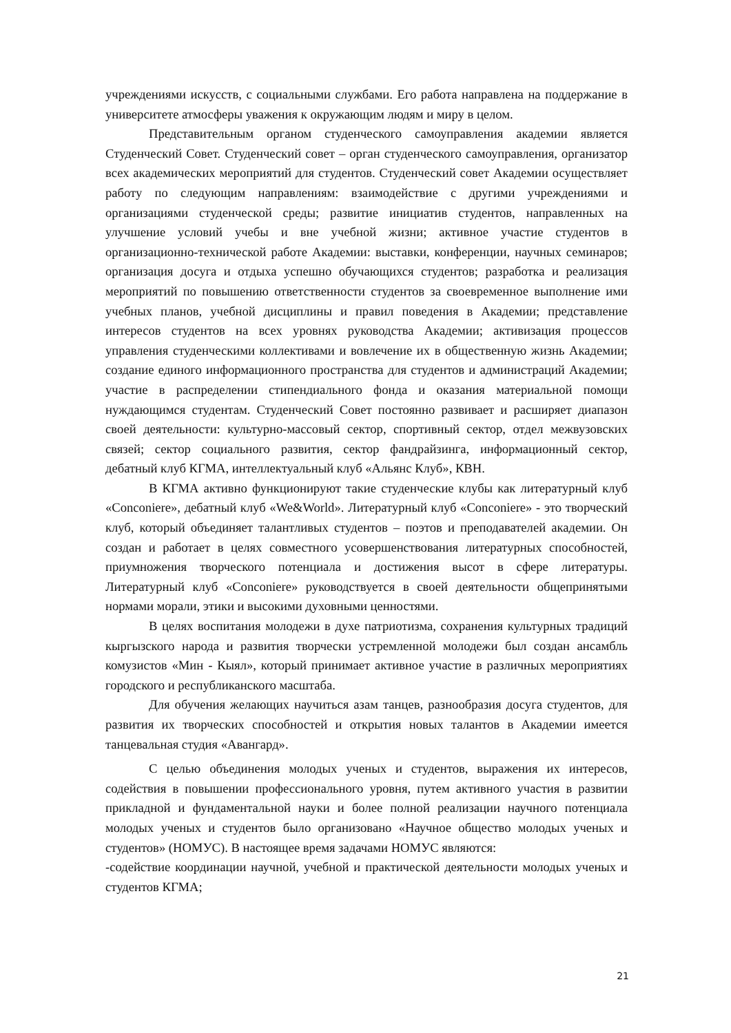учреждениями искусств, с социальными службами. Его работа направлена на поддержание в университете атмосферы уважения к окружающим людям и миру в целом.
Представительным органом студенческого самоуправления академии является Студенческий Совет. Студенческий совет – орган студенческого самоуправления, организатор всех академических мероприятий для студентов. Студенческий совет Академии осуществляет работу по следующим направлениям: взаимодействие с другими учреждениями и организациями студенческой среды; развитие инициатив студентов, направленных на улучшение условий учебы и вне учебной жизни; активное участие студентов в организационно-технической работе Академии: выставки, конференции, научных семинаров; организация досуга и отдыха успешно обучающихся студентов; разработка и реализация мероприятий по повышению ответственности студентов за своевременное выполнение ими учебных планов, учебной дисциплины и правил поведения в Академии; представление интересов студентов на всех уровнях руководства Академии; активизация процессов управления студенческими коллективами и вовлечение их в общественную жизнь Академии; создание единого информационного пространства для студентов и администраций Академии; участие в распределении стипендиального фонда и оказания материальной помощи нуждающимся студентам. Студенческий Совет постоянно развивает и расширяет диапазон своей деятельности: культурно-массовый сектор, спортивный сектор, отдел межвузовских связей; сектор социального развития, сектор фандрайзинга, информационный сектор, дебатный клуб КГМА, интеллектуальный клуб «Альянс Клуб», КВН.
В КГМА активно функционируют такие студенческие клубы как литературный клуб «Conconiere», дебатный клуб «We&World». Литературный клуб «Conconiere» - это творческий клуб, который объединяет талантливых студентов – поэтов и преподавателей академии. Он создан и работает в целях совместного усовершенствования литературных способностей, приумножения творческого потенциала и достижения высот в сфере литературы. Литературный клуб «Conconiere» руководствуется в своей деятельности общепринятыми нормами морали, этики и высокими духовными ценностями.
В целях воспитания молодежи в духе патриотизма, сохранения культурных традиций кыргызского народа и развития творчески устремленной молодежи был создан ансамбль комузистов «Мин - Кыял», который принимает активное участие в различных мероприятиях городского и республиканского масштаба.
Для обучения желающих научиться азам танцев, разнообразия досуга студентов, для развития их творческих способностей и открытия новых талантов в Академии имеется танцевальная студия «Авангард».
С целью объединения молодых ученых и студентов, выражения их интересов, содействия в повышении профессионального уровня, путем активного участия в развитии прикладной и фундаментальной науки и более полной реализации научного потенциала молодых ученых и студентов было организовано «Научное общество молодых ученых и студентов» (НОМУС). В настоящее время задачами НОМУС являются:
-содействие координации научной, учебной и практической деятельности молодых ученых и студентов КГМА;
21